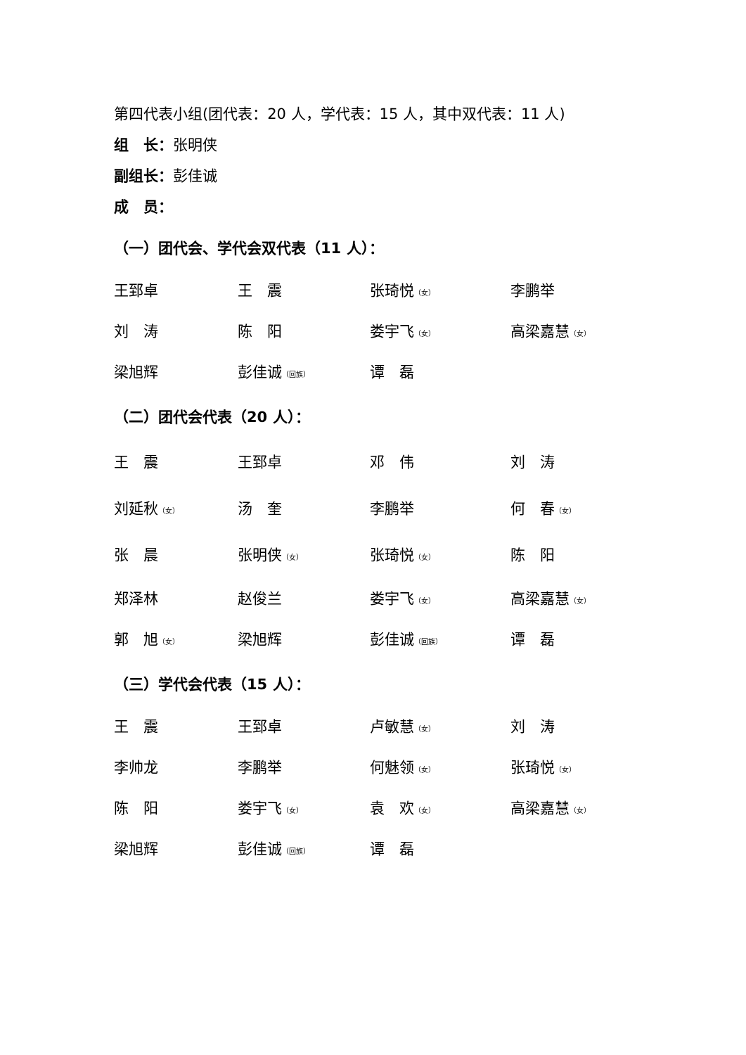第四代表小组(团代表：20 人，学代表：15 人，其中双代表：11 人)
组　长：张明侠
副组长：彭佳诚
成　员：
（一）团代会、学代会双代表（11 人）：
| 王郅卓 | 王 震 | 张琦悦 （女） | 李鹏举 |
| 刘 涛 | 陈 阳 | 娄宇飞 （女） | 高梁嘉慧 （女） |
| 梁旭辉 | 彭佳诚 （回族） | 谭 磊 | |
（二）团代会代表（20 人）：
| 王 震 | 王郅卓 | 邓 伟 | 刘 涛 |
| 刘延秋 （女） | 汤 奎 | 李鹏举 | 何 春 （女） |
| 张 晨 | 张明侠 （女） | 张琦悦 （女） | 陈 阳 |
| 郑泽林 | 赵俊兰 | 娄宇飞 （女） | 高梁嘉慧 （女） |
| 郭 旭 （女） | 梁旭辉 | 彭佳诚 （回族） | 谭 磊 |
（三）学代会代表（15 人）：
| 王 震 | 王郅卓 | 卢敏慧 （女） | 刘 涛 |
| 李帅龙 | 李鹏举 | 何魅领 （女） | 张琦悦 （女） |
| 陈 阳 | 娄宇飞 （女） | 袁 欢 （女） | 高梁嘉慧 （女） |
| 梁旭辉 | 彭佳诚 （回族） | 谭 磊 | |